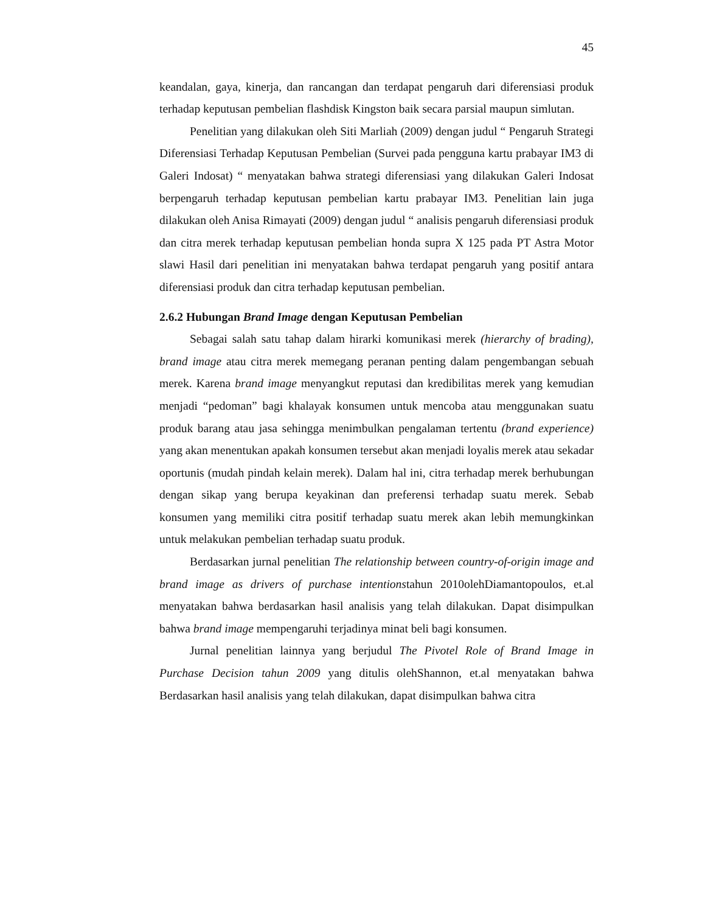45
keandalan, gaya, kinerja, dan rancangan dan terdapat pengaruh dari diferensiasi produk terhadap keputusan pembelian flashdisk Kingston baik secara parsial maupun simlutan.
Penelitian yang dilakukan oleh Siti Marliah (2009) dengan judul “ Pengaruh Strategi Diferensiasi Terhadap Keputusan Pembelian (Survei pada pengguna kartu prabayar IM3 di Galeri Indosat) “ menyatakan bahwa strategi diferensiasi yang dilakukan Galeri Indosat berpengaruh terhadap keputusan pembelian kartu prabayar IM3. Penelitian lain juga dilakukan oleh Anisa Rimayati (2009) dengan judul “ analisis pengaruh diferensiasi produk dan citra merek terhadap keputusan pembelian honda supra X 125 pada PT Astra Motor slawi Hasil dari penelitian ini menyatakan bahwa terdapat pengaruh yang positif antara diferensiasi produk dan citra terhadap keputusan pembelian.
2.6.2 Hubungan Brand Image dengan Keputusan Pembelian
Sebagai salah satu tahap dalam hirarki komunikasi merek (hierarchy of brading), brand image atau citra merek memegang peranan penting dalam pengembangan sebuah merek. Karena brand image menyangkut reputasi dan kredibilitas merek yang kemudian menjadi “pedoman” bagi khalayak konsumen untuk mencoba atau menggunakan suatu produk barang atau jasa sehingga menimbulkan pengalaman tertentu (brand experience) yang akan menentukan apakah konsumen tersebut akan menjadi loyalis merek atau sekadar oportunis (mudah pindah kelain merek). Dalam hal ini, citra terhadap merek berhubungan dengan sikap yang berupa keyakinan dan preferensi terhadap suatu merek. Sebab konsumen yang memiliki citra positif terhadap suatu merek akan lebih memungkinkan untuk melakukan pembelian terhadap suatu produk.
Berdasarkan jurnal penelitian The relationship between country-of-origin image and brand image as drivers of purchase intentionstahun 2010olehDiamantopoulos, et.al menyatakan bahwa berdasarkan hasil analisis yang telah dilakukan. Dapat disimpulkan bahwa brand image mempengaruhi terjadinya minat beli bagi konsumen.
Jurnal penelitian lainnya yang berjudul The Pivotel Role of Brand Image in Purchase Decision tahun 2009 yang ditulis olehShannon, et.al menyatakan bahwa Berdasarkan hasil analisis yang telah dilakukan, dapat disimpulkan bahwa citra